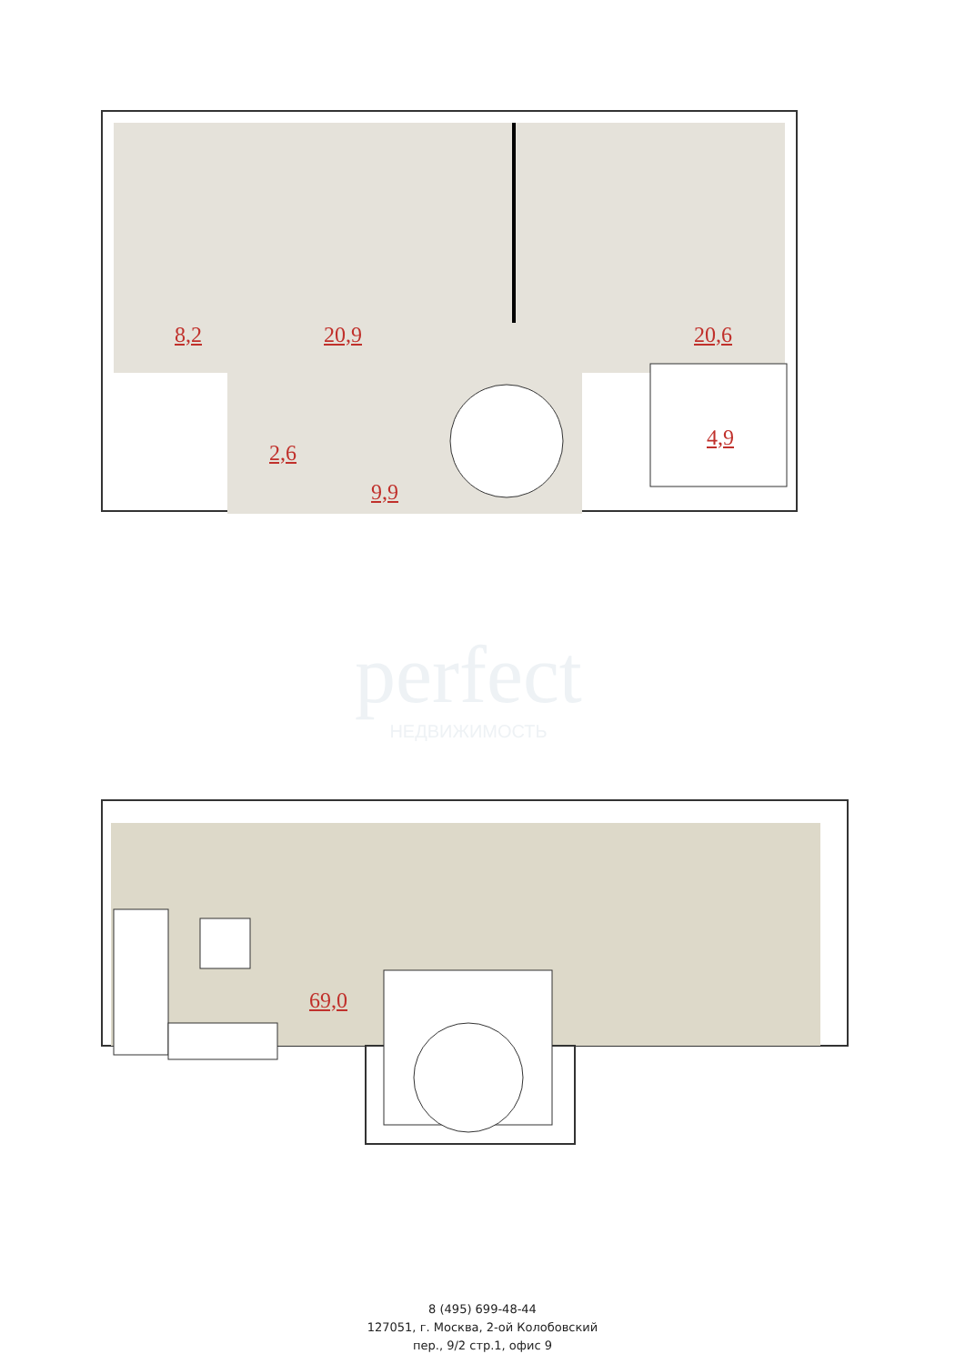8,2 20,9 20,6
2,6
4,9
9,9
perfect
НЕДВИЖИМОСТЬ
69,0
8 (495) 699-48-44
127051, г. Москва, 2-ой Колобовский
пер., 9/2 стр.1, офис 9